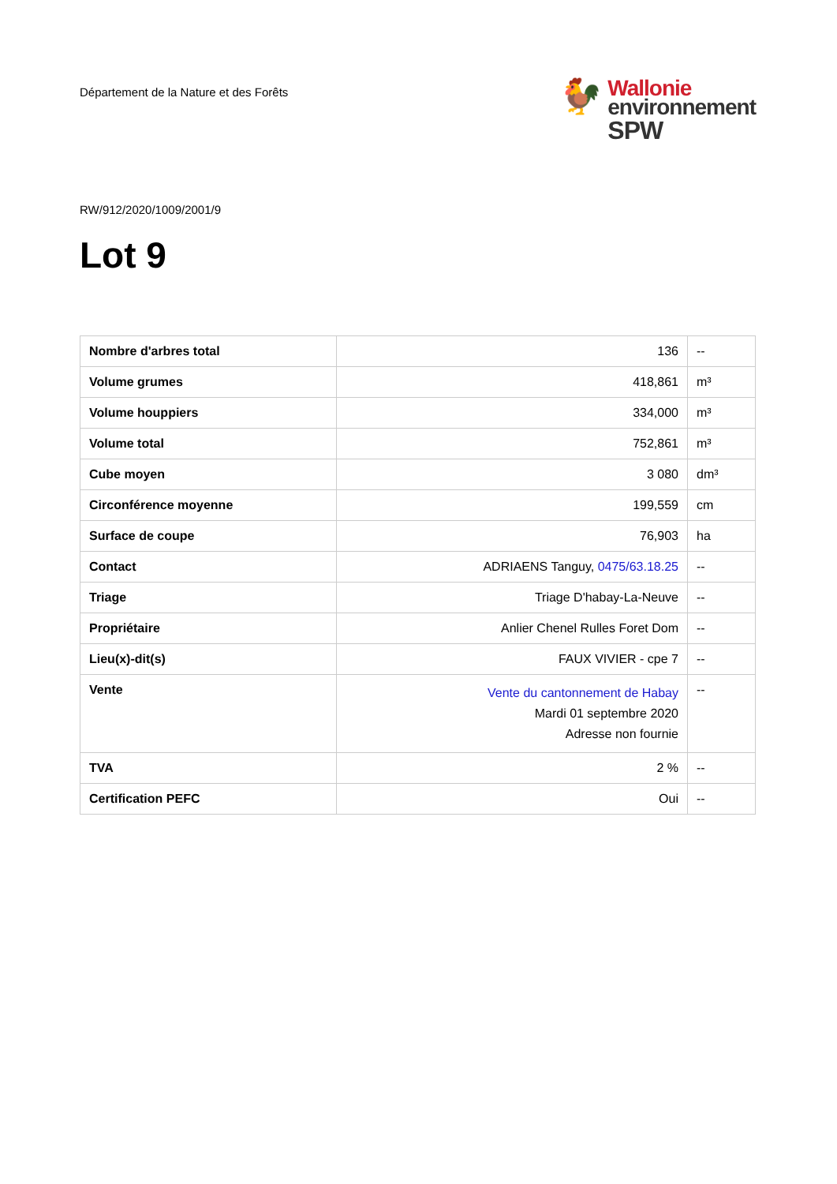Département de la Nature et des Forêts
🐓
Wallonie
environnement
SPW
RW/912/2020/1009/2001/9
Lot 9
| Nombre d'arbres total | 136 | -- |
| Volume grumes | 418,861 | m³ |
| Volume houppiers | 334,000 | m³ |
| Volume total | 752,861 | m³ |
| Cube moyen | 3 080 | dm³ |
| Circonférence moyenne | 199,559 | cm |
| Surface de coupe | 76,903 | ha |
| Contact | ADRIAENS Tanguy, 0475/63.18.25 | -- |
| Triage | Triage D'habay-La-Neuve | -- |
| Propriétaire | Anlier Chenel Rulles Foret Dom | -- |
| Lieu(x)-dit(s) | FAUX VIVIER - cpe 7 | -- |
| Vente | Vente du cantonnement de Habay Mardi 01 septembre 2020 Adresse non fournie | -- |
| TVA | 2 % | -- |
| Certification PEFC | Oui | -- |